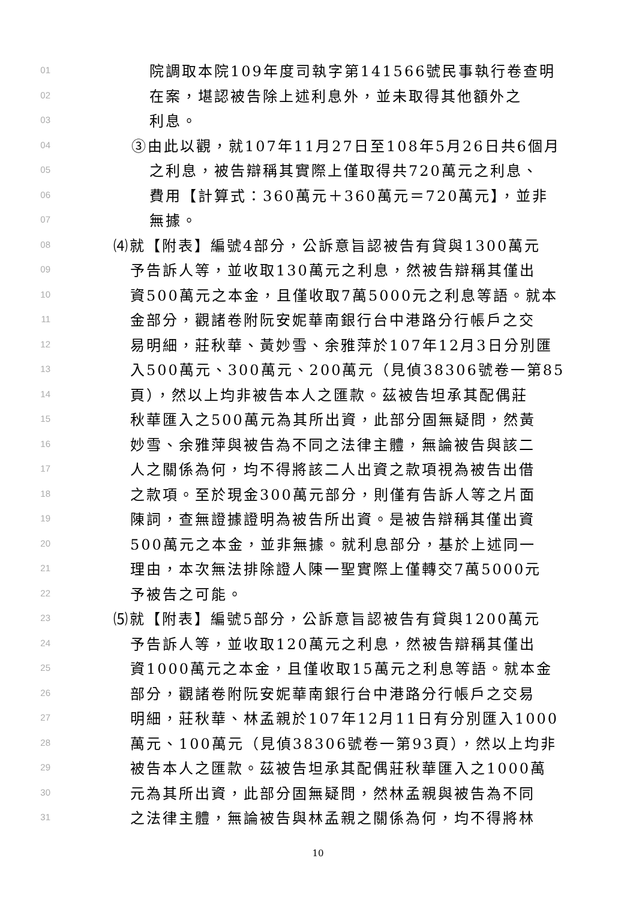01 院調取本院109年度司執字第141566號民事執行卷查明
02 在案，堪認被告除上述利息外，並未取得其他額外之
03 利息。
04 ③由此以觀，就107年11月27日至108年5月26日共6個月
05 之利息，被告辯稱其實際上僅取得共720萬元之利息、
06 費用【計算式：360萬元＋360萬元＝720萬元】，並非
07 無據。
08 ⑷就【附表】編號4部分，公訴意旨認被告有貸與1300萬元
09 予告訴人等，並收取130萬元之利息，然被告辯稱其僅出
10 資500萬元之本金，且僅收取7萬5000元之利息等語。就本
11 金部分，觀諸卷附阮安妮華南銀行台中港路分行帳戶之交
12 易明細，莊秋華、黃妙雪、余雅萍於107年12月3日分別匯
13 入500萬元、300萬元、200萬元（見偵38306號卷一第85
14 頁），然以上均非被告本人之匯款。茲被告坦承其配偶莊
15 秋華匯入之500萬元為其所出資，此部分固無疑問，然黃
16 妙雪、余雅萍與被告為不同之法律主體，無論被告與該二
17 人之關係為何，均不得將該二人出資之款項視為被告出借
18 之款項。至於現金300萬元部分，則僅有告訴人等之片面
19 陳詞，查無證據證明為被告所出資。是被告辯稱其僅出資
20 500萬元之本金，並非無據。就利息部分，基於上述同一
21 理由，本次無法排除證人陳一聖實際上僅轉交7萬5000元
22 予被告之可能。
23 ⑸就【附表】編號5部分，公訴意旨認被告有貸與1200萬元
24 予告訴人等，並收取120萬元之利息，然被告辯稱其僅出
25 資1000萬元之本金，且僅收取15萬元之利息等語。就本金
26 部分，觀諸卷附阮安妮華南銀行台中港路分行帳戶之交易
27 明細，莊秋華、林孟親於107年12月11日有分別匯入1000
28 萬元、100萬元（見偵38306號卷一第93頁），然以上均非
29 被告本人之匯款。茲被告坦承其配偶莊秋華匯入之1000萬
30 元為其所出資，此部分固無疑問，然林孟親與被告為不同
31 之法律主體，無論被告與林孟親之關係為何，均不得將林
10